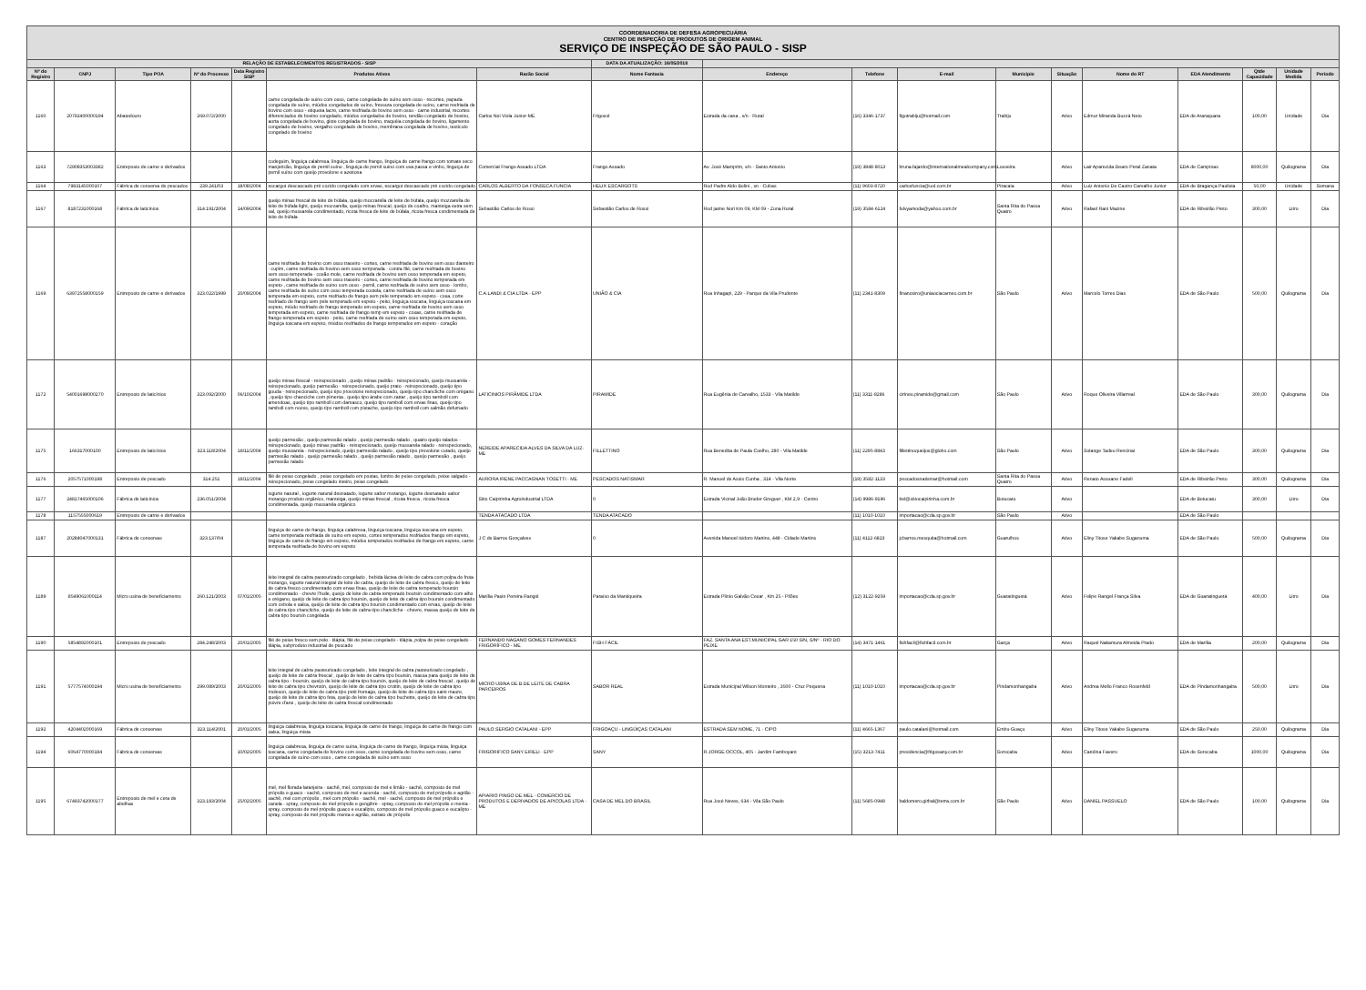| COORDENADORIA DE DEFESA AGROPECUÁRIA CENTRO DE INSPEÇÃO DE PRODUTOS DE ORIGEM ANIMAL SERVIÇO DE INSPEÇÃO DE SÃO PAULO - SISP | | | | | | | | | | | | | | | | | |
| RELAÇÃO DE ESTABELECIMENTOS REGISTRADOS - SISP | | | | | | | DATA DA ATUALIZAÇÃO: 16/05/2018 | | | | | | | | | | |
| Nº do Registro | CNPJ | Tipo POA | Nº do Processo | Data Registro SISP | Produtos Ativos | Razão Social | Nome Fantasia | Endereço | Telefone | E-mail | Município | Situação | Nome do RT | EDA Atendimento | Qtde Capacidade | Unidade Medida | Período |
| 1160 | 20792400000194 | Abatedouro | 269.072/2000 | | carne congelada de suíno com osso, carne congelada de suíno sem osso - recortes, papada congelada de suíno, miúdos congelados de suíno, fressura congelada de suíno, carne resfriada de bovino com osso - etiqueta lacre, carne resfriada de bovino sem osso - carne industrial, recortes diferenciados de bovino congelado, miúdos congelados de bovino, tendão congelado de bovino, aorta congelada de bovino, glote congelada de bovino, traquéia congelada de bovino, ligamento congelado de bovino, vergalho congelado de bovino, membrana congelada de bovino, testículo congelado de bovino | Carlos Nei Viola Junior-ME | Frigosol | Estrada da cana , s/n - Rural | (16) 3346-1737 | figotrabiju@hotmail.com | Trabiju | Ativo | Edmur Miranda Buzzá Neto | EDA de Araraquara | 100,00 | Unidade | Dia |
| 1163 | 72908353003382 | Entreposto de carne e derivados | | | codeguim, linguiça calabresa, linguiça de carne frango, linguiça de carne frango com tomate seco manjericão, linguiça de pernil suíno , linguiça de pernil suíno com uva passa e vinho, linguiça de pernil suíno com queijo provolone e azeitona | Comercial Frango Assado LTDA | Frango Assado | Av. José Mamprim, s/n - Santo Antonio | (19) 3848-8013 | bruna.fajardo@internationalmealcompany.com | Louveira | Ativo | Lair Aparecida Dearo Peral Zanata | EDA de Campinas | 8000,00 | Quilograma | Dia |
| 1164 | 7983145000107 | Fábrica de conserva de pescados | 239.241/03 | 18/08/2004 | escargot descascado pré cozido congelado com ervas, escargot descascado pré cozido congelado | CARLOS ALBERTO DA FONSECA FUNCIA | HELIX ESCARGOTS | Rod Padre Aldo Bolini , sn - Cubas | (11) 9603-8720 | carlosfuncia@uol.com.br | Piracaia | Ativo | Luiz Antonio De Castro Carvalho Junior | EDA de Bragança Paulista | 50,00 | Unidade | Semana |
| 1167 | 8187231000168 | Fábrica de laticínios | 314.191/2004 | 14/09/2004 | queijo minas frescal de leite de búfala, queijo mozzarella de leite de búfala, queijo mozzarella de leite de búfala light, queijo mozzarella, queijo minas frescal, queijo de coalho, manteiga extra sem sal, queijo mussarela condimentado, ricota fresca de leite de búfala, ricota fresca condimentada de leite de búfala | Sebastião Carlos de Rossi | Sebastião Carlos de Rossi | Rod jaime Nori Km 09, KM 09 - Zona Rural | (19) 3584-6124 | fulvyamoda@yahoo.com.br | Santa Rita do Passa Quatro | Ativo | Rafael Rani Mazine | EDA de Ribeirão Preto | 300,00 | Litro | Dia |
| 1169 | 63972558000159 | Entreposto de carne e derivados | 323.022/1999 | 20/09/2004 | carne resfriada de bovino com osso traseiro - cortes, carne resfriada de bovino sem osso dianteiro - cupim, carne resfriada de bovino sem osso temperada - contra filé, carne resfriada de bovino sem osso temperada - coxão mole, carne resfriada de bovino sem osso temperada em espeto, carne resfriada de bovino sem osso traseiro - cortes, carne resfriada de bovino temperada em espeto , carne resfriada de suíno com osso - pernil, carne resfriada de suíno sem osso - lombo, carne resfriada de suíno com osso temperada costela, carne resfriada de suíno sem osso temperada em espeto, corte resfriado de frango sem pele temperado em espeto - coxa, corte resfriado de frango sem pele temperado em espeto - peito, linguiça toscana, linguiça toscana em espeto, miúdo resfriado de frango temperado em espeto, carne resfriada de bovino sem osso temperada em espeto, carne resfriada de frango temp em espeto - coxas, carne resfriada de frango temperada em espeto - peito, carne resfriada de suíno sem osso temperada em espeto, linguiça toscana em espeto, miúdos resfriados de frango temperados em espeto - coração | C.A.LANDI & CIA LTDA - EPP | UNIÃO & CIA | Rua Inhagapi, 229 - Parque da Vila Prudente | (11) 2341-8309 | financeiro@uniaociacarnes.com.br | São Paulo | Ativo | Marcelo Torres Dias | EDA de São Paulo | 500,00 | Quilograma | Dia |
| 1172 | 54001698000270 | Entreposto de laticínios | 323.092/2000 | 06/10/2004 | queijo minas frescal - reinspecionado , queijo minas padrão - reinspecionado, queijo mussarela - reinspecionado, queijo parmesão - reinspecionado, queijo prato - reinspecionado, queijo tipo gouda - reinspecionado, queijo tipo provolone reinspecionado, queijo tipo chancliche com orégano , queijo tipo chanciche com pimenta , queijo tipo árabe com zattar , queijo tipo ramboll com amendoas, queijo tipo ramboll com damasco, queijo tipo ramboll com ervas finas, queijo tipo ramboll com nozes, queijo tipo ramboll com pistache, queijo tipo ramboll com salmão defumado | LATICINIOS PIRÂMIDE LTDA | PIRAMIDE | Rua Eugênia de Carvalho, 1533 - Vila Matilde | (11) 3311-8286 | cirineu.piramide@gmail.com | São Paulo | Ativo | Roque Oliveira Villarreal | EDA de São Paulo | 300,00 | Quilograma | Dia |
| 1175 | 166317000100 | Entreposto de laticínios | 323.118/2004 | 18/11/2004 | queijo parmesão , queijo parmesão ralado , queijo parmesão ralado , quatro queijo ralados - reinspecionado, queijo minas padrão - reinspecionado, queijo mussarela ralado - reinspecionado, queijo mussarela - reinspecionado, queijo parmesão ralado , queijo tipo provolone curado, queijo parmesão ralado , queijo parmesão ralado , queijo parmesão ralado , queijo parmesão , queijo parmesão ralado | NEREIDE APARECIDA ALVES DA SILVA DA LUZ-ME | FILLETTINO | Rua Benedita de Paula Coelho, 280 - Vila Matilde | (11) 2295-8843 | fillettinoqueijos@globo.com | São Paulo | Ativo | Solange Tadeu Rencinai | EDA de São Paulo | 300,00 | Quilograma | Dia |
| 1176 | 2057571000198 | Entreposto de pescado | 314.251 | 18/11/2004 | filé de peixe congelado , peixe congelado em postas, lombo de peixe congelado, peixe salgado - reinspecionado, peixe congelado inteiro, peixe congelado | AURORA IRENE PACCAGNAN TOSETTI - ME | PESCADOS NATISMAR | R. Manoel de Assis Cunha , 314 - Vila Norte | (19) 3582-1133 | pescadosnatismar@hotmail.com | Santa Rita do Passa Quatro | Ativo | Renato Assuane Fadeli | EDA de Ribeirão Preto | 300,00 | Quilograma | Dia |
| 1177 | 24817465000106 | Fábrica de laticínios | 236.051/2004 | | iogurte natural , iogurte natural desnatado, iogurte sabor morango, iogurte desnatado sabor morango produto orgânico, manteiga, queijo minas frescal , ricota fresca , ricota fresca condimentada, queijo mussarela orgânico | Sitio Caipirinha Agroindustrial LTDA | 0 | Estrada Vicinal João Bruder Greguer , KM 2,9 - Centro | (14) 9986-9196 | bel@sitiocaipirinha.com.br | Botucatu | Ativo | | EDA de Botucatu | 300,00 | Litro | Dia |
| 1178 | 1157555000619 | Entreposto de carne e derivados | | | | TENDA ATACADO LTDA | TENDA ATACADO | | (11) 1010-1010 | importacao@cda.sp.gov.br | São Paulo | Ativo | | EDA de São Paulo | | | |
| 1187 | 20284047000131 | Fábrica de conservas | 323.137/04 | | linguiça de carne de frango, linguiça calabresa, linguiça toscana, linguiça toscana em espeto, carne temperada resfriada de suíno em espeto, cortes temperados resfriados frango em espeto, linguiça de carne de frango em espeto, miúdos temperados resfriados de frango em espeto, carne temperada resfriada de bovino em espeto | J C de Barros Gonçalves | 0 | Avenida Manoel Isidoro Martins, 448 - Cidade Martins | (11) 4112-6823 | jcbarros.mesquita@hotmail.com | Guarulhos | Ativo | Eliny Titose Yakabe Suganuma | EDA de São Paulo | 500,00 | Quilograma | Dia |
| 1189 | 8549061000114 | Micro usina de beneficiamento | 260.121/2003 | 07/01/2005 | leite integral de cabra pasteurizado congelado , bebida láctea de leite de cabra com polpa de fruta morango, iogurte natural integral de leite de cabra, queijo de leite de cabra fresco, queijo de leite de cabra fresco condimentado com ervas finas, queijo de leite de cabra temperado boursin condimentado - chevre l'huile, queijo de leite de cabra temperado boursin condimentado com alho e orégano, queijo de leite de cabra tipo boursin, queijo de leite de cabra tipo boursin condimentado com cebola e salsa, queijo de leite de cabra tipo boursin condimentado com ervas, queijo de leite de cabra tipo chancliche, queijo de leite de cabra tipo chancliche - chevre, massa queijo de leite de cabra tipo boursin congelada | Marília Pasin Pereira Rangel | Paraíso da Mantiqueira | Estrada Plínio Galvão Cesar , Km 25 - Pilões | (12) 3122-9259 | importacao@cda.sp.gov.br | Guaratinguetá | Ativo | Felipe Rangel França Silva | EDA de Guaratinguetá | 400,00 | Litro | Dia |
| 1190 | 5854892000101 | Entreposto de pescado | 284.248/2003 | 20/01/2005 | filé de peixe fresco sem pele - tilápia, filé de peixe congelado - tilápia, polpa de peixe congelado - tilápia, subproduto industrial de pescado | FERNANDO NAGANO GOMES FERNANDES FRIGORÍFICO - ME | FISH FÁCIL | FAZ. SANTA ANA EST.MUNICIPAL GAR 150 S/N, S/Nº - RIO DO PEIXE | (14) 3471-1461 | fishfacil@fishfacil.com.br | Garça | Ativo | Raquel Nakamura Almeida Prado | EDA de Marília | 200,00 | Quilograma | Dia |
| 1191 | 5777574000194 | Micro usina de beneficiamento | 299.089/2003 | 20/01/2005 | leite integral de cabra pasteurizado congelado , leite integral de cabra pasteurizado congelado , queijo de leite de cabra frescal , queijo de leite de cabra tipo boursin, massa para queijo de leite de cabra tipo - boursin, queijo de leite de cabra tipo boursin, queijo de leite de cabra frescal , queijo de leite de cabra tipo chevrotin, queijo de leite de cabra tipo crottin, queijo de leite de cabra tipo moleson, queijo de leite de cabra tipo petit fromage, queijo de leite de cabra tipo saint maure, queijo de leite de cabra tipo feta, queijo de leite de cabra tipo buchette, queijo de leite de cabra tipo poivre d'ane , queijo de leite de cabra frescal condimentado | MICRO USINA DE B.DE LEITE DE CABRA PARCEIROS | SABOR REAL | Estrada Municipal Wilson Monteiro , 3500 - Cruz Pequena | (11) 1010-1010 | importacao@cda.sp.gov.br | Pindamonhangaba | Ativo | Andrea Mello Franco Rosenfeld | EDA de Pindamonhangaba | 500,00 | Litro | Dia |
| 1192 | 4204402000169 | Fábrica de conservas | 323.114/2001 | 20/01/2005 | linguiça calabresa, linguiça toscana, linguiça de carne de frango, linguiça de carne de frango com salsa, linguiça mista | PAULO SERGIO CATALANI - EPP | FRIGOAÇU - LINGÜIÇAS CATALANI | ESTRADA SEM NOME, 71 - CIPO | (11) 4665-1367 | paulo.catalani@hotmail.com | Embu-Guaçu | Ativo | Eliny Titose Yakabe Suganuma | EDA de São Paulo | 250,00 | Quilograma | Dia |
| 1194 | 6064770000184 | Fábrica de conservas | | 10/02/2005 | linguiça calabresa, linguiça de carne suína, linguiça de carne de frango, linguiça mista, linguiça toscana, carne congelada de bovino com osso, carne congelada de bovino sem osso, carne congelada de suíno com osso , carne congelada de suíno sem osso | FRIGORIFICO SANY EIRELI - EPP | SANY | R.JORGE OCCOL, 405 - Jardim Famboyant | (15) 3213-7411 | presidencia@frigosany.com.br | Sorocaba | Ativo | Carolina Favero | EDA de Sorocaba | 1000,00 | Quilograma | Dia |
| 1195 | 67493742000177 | Entreposto de mel e cera de abelhas | 323.183/2004 | 25/02/2005 | mel, mel florada laranjeira - sachê, mel, composto de mel e limão - sachê, composto de mel própolis e guaco - sachê, composto de mel e acerola - sachê, composto de mel própolis e agrião - sachê, mel com própolis , mel com própolis - sachê, mel - sachê, composto de mel própolis e canela - spray, composto de mel própolis e gengibre - spray, composto de mel própolis e menta - spray, composto de mel própolis guaco e eucalipto, composto de mel própolis guaco e eucalipto - spray, composto de mel própolis menta e agrião, extrato de própolis | APIARIO PINGO DE MEL - COMERCIO DE PRODUTOS E DERIVADOS DE APICOLAS LTDA - ME | CASA DE MEL DO BRASIL | Rua José Neves, 634 - Vila São Paulo | (11) 5685-0948 | baldomero.girbal@terra.com.br | São Paulo | Ativo | DANIEL PASSUELO | EDA de São Paulo | 100,00 | Quilograma | Dia |